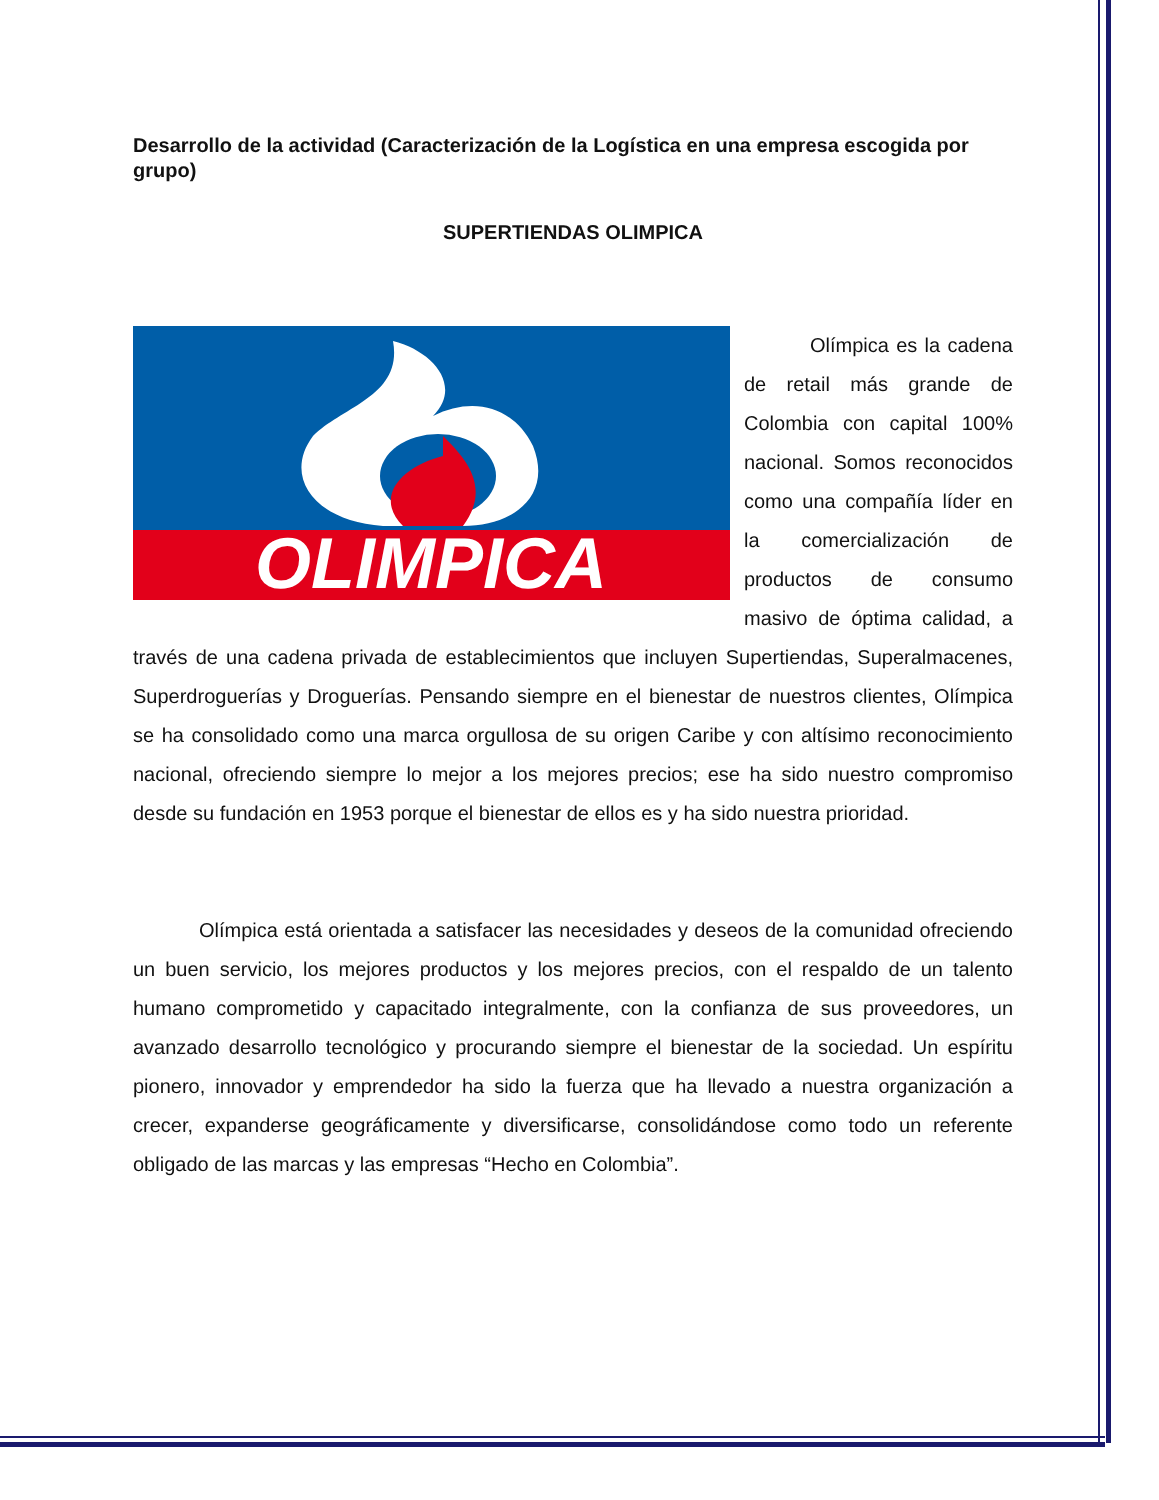Desarrollo de la actividad (Caracterización de la Logística en una empresa escogida por grupo)
SUPERTIENDAS OLIMPICA
OLIMPICA
Olímpica es la cadena de retail más grande de Colombia con capital 100% nacional. Somos reconocidos como una compañía líder en la comercialización de productos de consumo masivo de óptima calidad, a través de una cadena privada de establecimientos que incluyen Supertiendas, Superalmacenes, Superdroguerías y Droguerías. Pensando siempre en el bienestar de nuestros clientes, Olímpica se ha consolidado como una marca orgullosa de su origen Caribe y con altísimo reconocimiento nacional, ofreciendo siempre lo mejor a los mejores precios; ese ha sido nuestro compromiso desde su fundación en 1953 porque el bienestar de ellos es y ha sido nuestra prioridad.
Olímpica está orientada a satisfacer las necesidades y deseos de la comunidad ofreciendo un buen servicio, los mejores productos y los mejores precios, con el respaldo de un talento humano comprometido y capacitado integralmente, con la confianza de sus proveedores, un avanzado desarrollo tecnológico y procurando siempre el bienestar de la sociedad. Un espíritu pionero, innovador y emprendedor ha sido la fuerza que ha llevado a nuestra organización a crecer, expanderse geográficamente y diversificarse, consolidándose como todo un referente obligado de las marcas y las empresas “Hecho en Colombia”.